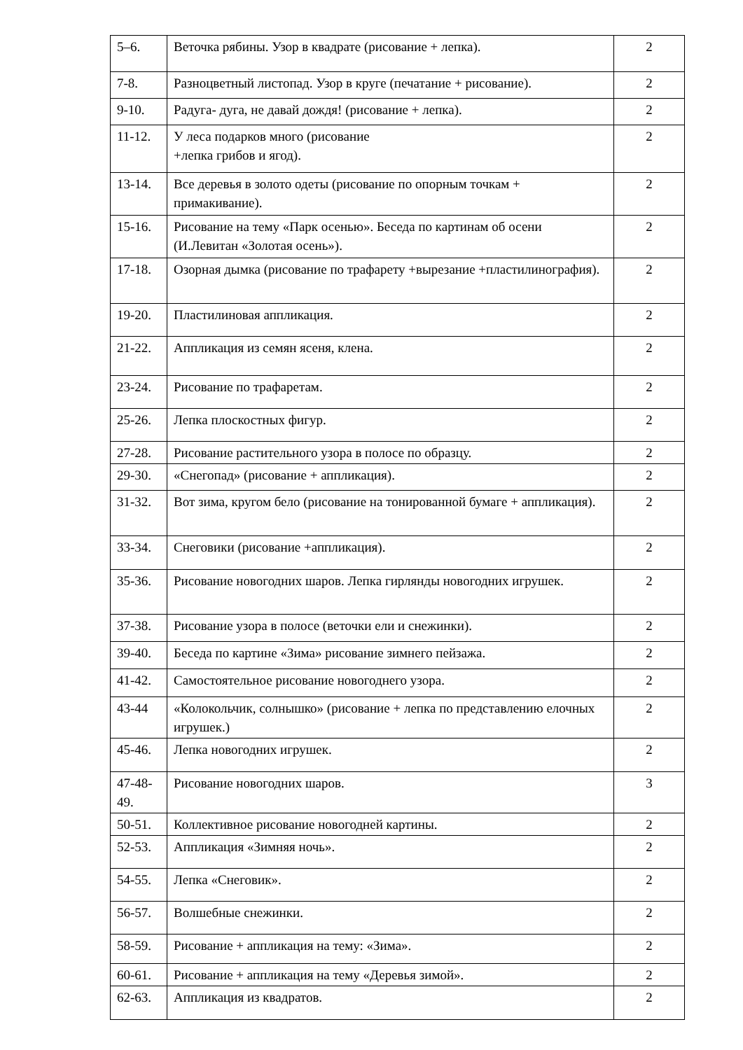| 5–6. | Веточка рябины. Узор в квадрате (рисование + лепка). | 2 |
| 7-8. | Разноцветный листопад. Узор в круге (печатание + рисование). | 2 |
| 9-10. | Радуга- дуга, не давай дождя! (рисование + лепка). | 2 |
| 11-12. | У леса подарков много (рисование +лепка грибов и ягод). | 2 |
| 13-14. | Все деревья в золото одеты (рисование по опорным точкам + примакивание). | 2 |
| 15-16. | Рисование на тему «Парк осенью». Беседа по картинам об осени (И.Левитан «Золотая осень»). | 2 |
| 17-18. | Озорная дымка (рисование по трафарету +вырезание +пластилинография). | 2 |
| 19-20. | Пластилиновая аппликация. | 2 |
| 21-22. | Аппликация из семян ясеня, клена. | 2 |
| 23-24. | Рисование по трафаретам. | 2 |
| 25-26. | Лепка плоскостных фигур. | 2 |
| 27-28. | Рисование растительного узора в полосе по образцу. | 2 |
| 29-30. | «Снегопад» (рисование + аппликация). | 2 |
| 31-32. | Вот зима, кругом бело (рисование на тонированной бумаге + аппликация). | 2 |
| 33-34. | Снеговики (рисование +аппликация). | 2 |
| 35-36. | Рисование новогодних шаров. Лепка гирлянды новогодних игрушек. | 2 |
| 37-38. | Рисование узора в полосе (веточки ели и снежинки). | 2 |
| 39-40. | Беседа по картине «Зима» рисование зимнего пейзажа. | 2 |
| 41-42. | Самостоятельное рисование новогоднего узора. | 2 |
| 43-44 | «Колокольчик, солнышко» (рисование + лепка по представлению елочных игрушек.) | 2 |
| 45-46. | Лепка новогодних игрушек. | 2 |
| 47-48-49. | Рисование новогодних шаров. | 3 |
| 50-51. | Коллективное рисование новогодней картины. | 2 |
| 52-53. | Аппликация «Зимняя ночь». | 2 |
| 54-55. | Лепка «Снеговик». | 2 |
| 56-57. | Волшебные снежинки. | 2 |
| 58-59. | Рисование + аппликация на тему: «Зима». | 2 |
| 60-61. | Рисование + аппликация на тему «Деревья зимой». | 2 |
| 62-63. | Аппликация из квадратов. | 2 |